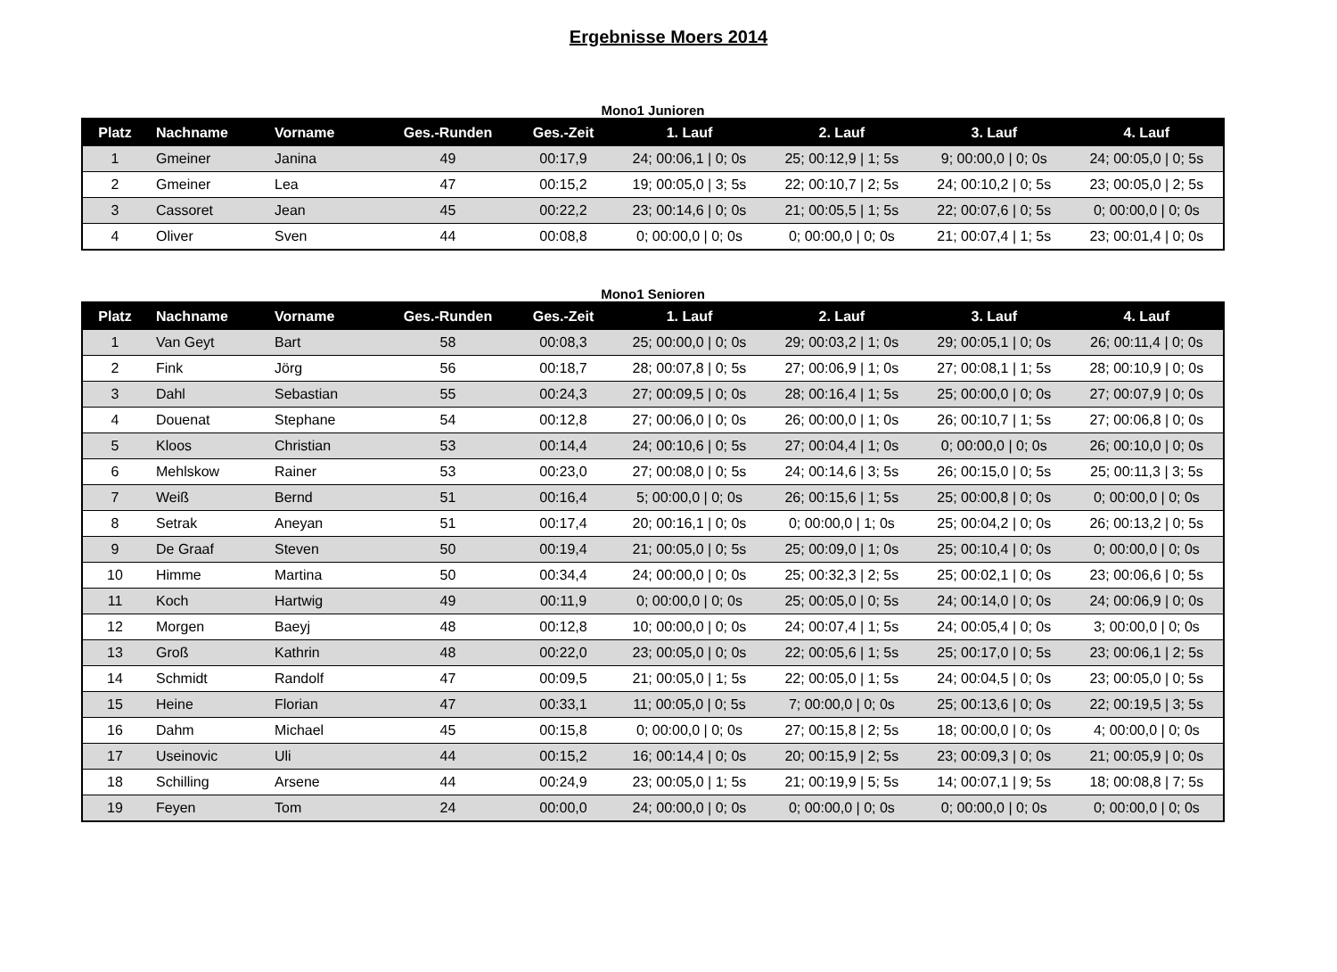Ergebnisse Moers 2014
Mono1 Junioren
| Platz | Nachname | Vorname | Ges.-Runden | Ges.-Zeit | 1. Lauf | 2. Lauf | 3. Lauf | 4. Lauf |
| --- | --- | --- | --- | --- | --- | --- | --- | --- |
| 1 | Gmeiner | Janina | 49 | 00:17,9 | 24; 00:06,1 / 0; 0s | 25; 00:12,9 / 1; 5s | 9; 00:00,0 / 0; 0s | 24; 00:05,0 / 0; 5s |
| 2 | Gmeiner | Lea | 47 | 00:15,2 | 19; 00:05,0 / 3; 5s | 22; 00:10,7 / 2; 5s | 24; 00:10,2 / 0; 5s | 23; 00:05,0 / 2; 5s |
| 3 | Cassoret | Jean | 45 | 00:22,2 | 23; 00:14,6 / 0; 0s | 21; 00:05,5 / 1; 5s | 22; 00:07,6 / 0; 5s | 0; 00:00,0 / 0; 0s |
| 4 | Oliver | Sven | 44 | 00:08,8 | 0; 00:00,0 / 0; 0s | 0; 00:00,0 / 0; 0s | 21; 00:07,4 / 1; 5s | 23; 00:01,4 / 0; 0s |
Mono1 Senioren
| Platz | Nachname | Vorname | Ges.-Runden | Ges.-Zeit | 1. Lauf | 2. Lauf | 3. Lauf | 4. Lauf |
| --- | --- | --- | --- | --- | --- | --- | --- | --- |
| 1 | Van Geyt | Bart | 58 | 00:08,3 | 25; 00:00,0 / 0; 0s | 29; 00:03,2 / 1; 0s | 29; 00:05,1 / 0; 0s | 26; 00:11,4 / 0; 0s |
| 2 | Fink | Jörg | 56 | 00:18,7 | 28; 00:07,8 / 0; 5s | 27; 00:06,9 / 1; 0s | 27; 00:08,1 / 1; 5s | 28; 00:10,9 / 0; 0s |
| 3 | Dahl | Sebastian | 55 | 00:24,3 | 27; 00:09,5 / 0; 0s | 28; 00:16,4 / 1; 5s | 25; 00:00,0 / 0; 0s | 27; 00:07,9 / 0; 0s |
| 4 | Douenat | Stephane | 54 | 00:12,8 | 27; 00:06,0 / 0; 0s | 26; 00:00,0 / 1; 0s | 26; 00:10,7 / 1; 5s | 27; 00:06,8 / 0; 0s |
| 5 | Kloos | Christian | 53 | 00:14,4 | 24; 00:10,6 / 0; 5s | 27; 00:04,4 / 1; 0s | 0; 00:00,0 / 0; 0s | 26; 00:10,0 / 0; 0s |
| 6 | Mehlskow | Rainer | 53 | 00:23,0 | 27; 00:08,0 / 0; 5s | 24; 00:14,6 / 3; 5s | 26; 00:15,0 / 0; 5s | 25; 00:11,3 / 3; 5s |
| 7 | Weiß | Bernd | 51 | 00:16,4 | 5; 00:00,0 / 0; 0s | 26; 00:15,6 / 1; 5s | 25; 00:00,8 / 0; 0s | 0; 00:00,0 / 0; 0s |
| 8 | Setrak | Aneyan | 51 | 00:17,4 | 20; 00:16,1 / 0; 0s | 0; 00:00,0 / 1; 0s | 25; 00:04,2 / 0; 0s | 26; 00:13,2 / 0; 5s |
| 9 | De Graaf | Steven | 50 | 00:19,4 | 21; 00:05,0 / 0; 5s | 25; 00:09,0 / 1; 0s | 25; 00:10,4 / 0; 0s | 0; 00:00,0 / 0; 0s |
| 10 | Himme | Martina | 50 | 00:34,4 | 24; 00:00,0 / 0; 0s | 25; 00:32,3 / 2; 5s | 25; 00:02,1 / 0; 0s | 23; 00:06,6 / 0; 5s |
| 11 | Koch | Hartwig | 49 | 00:11,9 | 0; 00:00,0 / 0; 0s | 25; 00:05,0 / 0; 5s | 24; 00:14,0 / 0; 0s | 24; 00:06,9 / 0; 0s |
| 12 | Morgen | Baeyj | 48 | 00:12,8 | 10; 00:00,0 / 0; 0s | 24; 00:07,4 / 1; 5s | 24; 00:05,4 / 0; 0s | 3; 00:00,0 / 0; 0s |
| 13 | Groß | Kathrin | 48 | 00:22,0 | 23; 00:05,0 / 0; 0s | 22; 00:05,6 / 1; 5s | 25; 00:17,0 / 0; 5s | 23; 00:06,1 / 2; 5s |
| 14 | Schmidt | Randolf | 47 | 00:09,5 | 21; 00:05,0 / 1; 5s | 22; 00:05,0 / 1; 5s | 24; 00:04,5 / 0; 0s | 23; 00:05,0 / 0; 5s |
| 15 | Heine | Florian | 47 | 00:33,1 | 11; 00:05,0 / 0; 5s | 7; 00:00,0 / 0; 0s | 25; 00:13,6 / 0; 0s | 22; 00:19,5 / 3; 5s |
| 16 | Dahm | Michael | 45 | 00:15,8 | 0; 00:00,0 / 0; 0s | 27; 00:15,8 / 2; 5s | 18; 00:00,0 / 0; 0s | 4; 00:00,0 / 0; 0s |
| 17 | Useinovic | Uli | 44 | 00:15,2 | 16; 00:14,4 / 0; 0s | 20; 00:15,9 / 2; 5s | 23; 00:09,3 / 0; 0s | 21; 00:05,9 / 0; 0s |
| 18 | Schilling | Arsene | 44 | 00:24,9 | 23; 00:05,0 / 1; 5s | 21; 00:19,9 / 5; 5s | 14; 00:07,1 / 9; 5s | 18; 00:08,8 / 7; 5s |
| 19 | Feyen | Tom | 24 | 00:00,0 | 24; 00:00,0 / 0; 0s | 0; 00:00,0 / 0; 0s | 0; 00:00,0 / 0; 0s | 0; 00:00,0 / 0; 0s |